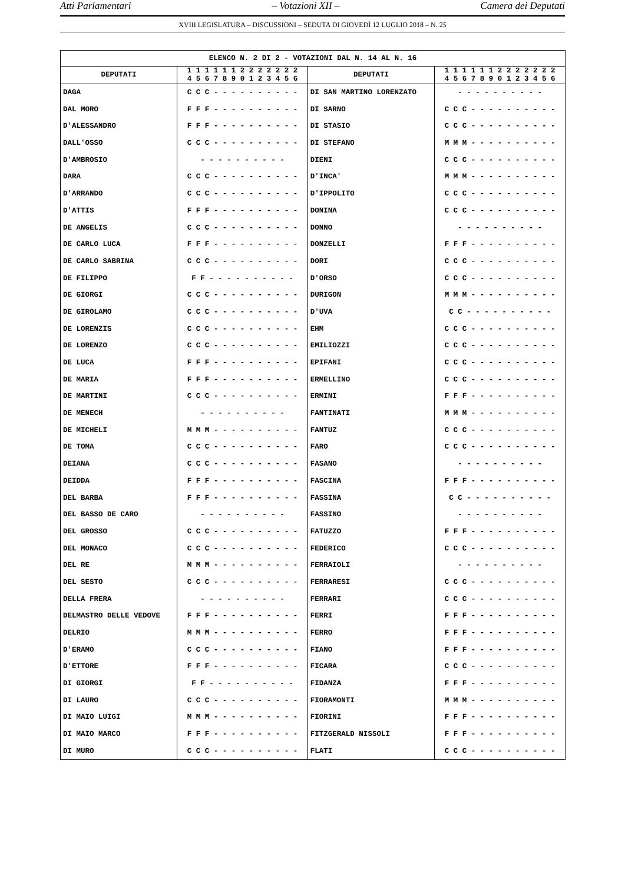Atti Parlamentari – Votazioni XII – Camera dei Deputati
XVIII LEGISLATURA – DISCUSSIONI – SEDUTA DI GIOVEDÌ 12 LUGLIO 2018 – N. 25
| ELENCO N. 2 DI 2 - VOTAZIONI DAL N. 14 AL N. 16 | | | |
| --- | --- | --- | --- |
| DEPUTATI | 1 1 1 1 1 1 2 2 2 2 2 2 2 4 5 6 7 8 9 0 1 2 3 4 5 6 | DEPUTATI | 1 1 1 1 1 1 2 2 2 2 2 2 2 4 5 6 7 8 9 0 1 2 3 4 5 6 |
| DAGA | C C C - - - - - - - - - - | DI SAN MARTINO LORENZATO | - - - - - - - - - - |
| DAL MORO | F F F - - - - - - - - - - | DI SARNO | C C C - - - - - - - - - - |
| D'ALESSANDRO | F F F - - - - - - - - - - | DI STASIO | C C C - - - - - - - - - - |
| DALL'OSSO | C C C - - - - - - - - - - | DI STEFANO | M M M - - - - - - - - - - |
| D'AMBROSIO | - - - - - - - - - - | DIENI | C C C - - - - - - - - - - |
| DARA | C C C - - - - - - - - - - | D'INCA' | M M M - - - - - - - - - - |
| D'ARRANDO | C C C - - - - - - - - - - | D'IPPOLITO | C C C - - - - - - - - - - |
| D'ATTIS | F F F - - - - - - - - - - | DONINA | C C C - - - - - - - - - - |
| DE ANGELIS | C C C - - - - - - - - - - | DONNO | - - - - - - - - - - |
| DE CARLO LUCA | F F F - - - - - - - - - - | DONZELLI | F F F - - - - - - - - - - |
| DE CARLO SABRINA | C C C - - - - - - - - - - | DORI | C C C - - - - - - - - - - |
| DE FILIPPO | F F - - - - - - - - - - | D'ORSO | C C C - - - - - - - - - - |
| DE GIORGI | C C C - - - - - - - - - - | DURIGON | M M M - - - - - - - - - - |
| DE GIROLAMO | C C C - - - - - - - - - - | D'UVA | C C - - - - - - - - - - |
| DE LORENZIS | C C C - - - - - - - - - - | EHM | C C C - - - - - - - - - - |
| DE LORENZO | C C C - - - - - - - - - - | EMILIOZZI | C C C - - - - - - - - - - |
| DE LUCA | F F F - - - - - - - - - - | EPIFANI | C C C - - - - - - - - - - |
| DE MARIA | F F F - - - - - - - - - - | ERMELLINO | C C C - - - - - - - - - - |
| DE MARTINI | C C C - - - - - - - - - - | ERMINI | F F F - - - - - - - - - - |
| DE MENECH | - - - - - - - - - - | FANTINATI | M M M - - - - - - - - - - |
| DE MICHELI | M M M - - - - - - - - - - | FANTUZ | C C C - - - - - - - - - - |
| DE TOMA | C C C - - - - - - - - - - | FARO | C C C - - - - - - - - - - |
| DEIANA | C C C - - - - - - - - - - | FASANO | - - - - - - - - - - |
| DEIDDA | F F F - - - - - - - - - - | FASCINA | F F F - - - - - - - - - - |
| DEL BARBA | F F F - - - - - - - - - - | FASSINA | C C - - - - - - - - - - |
| DEL BASSO DE CARO | - - - - - - - - - - | FASSINO | - - - - - - - - - - |
| DEL GROSSO | C C C - - - - - - - - - - | FATUZZO | F F F - - - - - - - - - - |
| DEL MONACO | C C C - - - - - - - - - - | FEDERICO | C C C - - - - - - - - - - |
| DEL RE | M M M - - - - - - - - - - | FERRAIOLI | - - - - - - - - - - |
| DEL SESTO | C C C - - - - - - - - - - | FERRARESI | C C C - - - - - - - - - - |
| DELLA FRERA | - - - - - - - - - - | FERRARI | C C C - - - - - - - - - - |
| DELMASTRO DELLE VEDOVE | F F F - - - - - - - - - - | FERRI | F F F - - - - - - - - - - |
| DELRIO | M M M - - - - - - - - - - | FERRO | F F F - - - - - - - - - - |
| D'ERAMO | C C C - - - - - - - - - - | FIANO | F F F - - - - - - - - - - |
| D'ETTORE | F F F - - - - - - - - - - | FICARA | C C C - - - - - - - - - - |
| DI GIORGI | F F - - - - - - - - - - | FIDANZA | F F F - - - - - - - - - - |
| DI LAURO | C C C - - - - - - - - - - | FIORAMONTI | M M M - - - - - - - - - - |
| DI MAIO LUIGI | M M M - - - - - - - - - - | FIORINI | F F F - - - - - - - - - - |
| DI MAIO MARCO | F F F - - - - - - - - - - | FITZGERALD NISSOLI | F F F - - - - - - - - - - |
| DI MURO | C C C - - - - - - - - - - | FLATI | C C C - - - - - - - - - - |